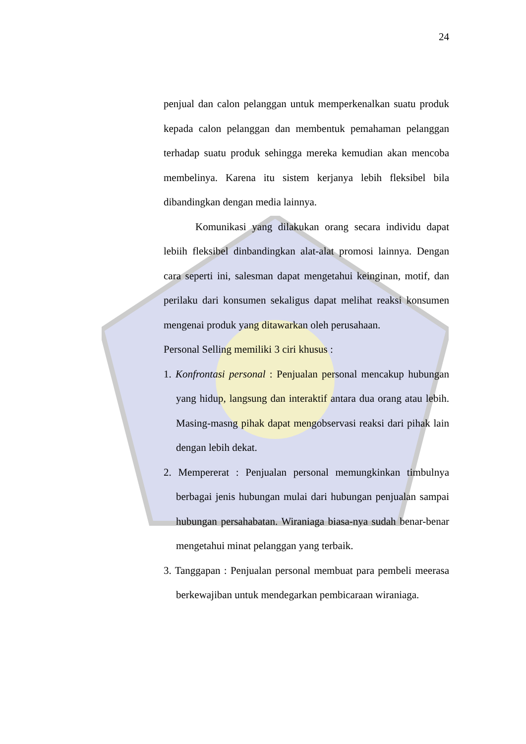24
penjual dan calon pelanggan untuk memperkenalkan suatu produk kepada calon pelanggan dan membentuk pemahaman pelanggan terhadap suatu produk sehingga mereka kemudian akan mencoba membelinya. Karena itu sistem kerjanya lebih fleksibel bila dibandingkan dengan media lainnya.
Komunikasi yang dilakukan orang secara individu dapat lebiih fleksibel dinbandingkan alat-alat promosi lainnya. Dengan cara seperti ini, salesman dapat mengetahui keinginan, motif, dan perilaku dari konsumen sekaligus dapat melihat reaksi konsumen mengenai produk yang ditawarkan oleh perusahaan.
Personal Selling memiliki 3 ciri khusus :
1. Konfrontasi personal : Penjualan personal mencakup hubungan yang hidup, langsung dan interaktif antara dua orang atau lebih. Masing-masng pihak dapat mengobservasi reaksi dari pihak lain dengan lebih dekat.
2. Mempererat : Penjualan personal memungkinkan timbulnya berbagai jenis hubungan mulai dari hubungan penjualan sampai hubungan persahabatan. Wiraniaga biasa-nya sudah benar-benar mengetahui minat pelanggan yang terbaik.
3. Tanggapan : Penjualan personal membuat para pembeli meerasa berkewajiban untuk mendegarkan pembicaraan wiraniaga.